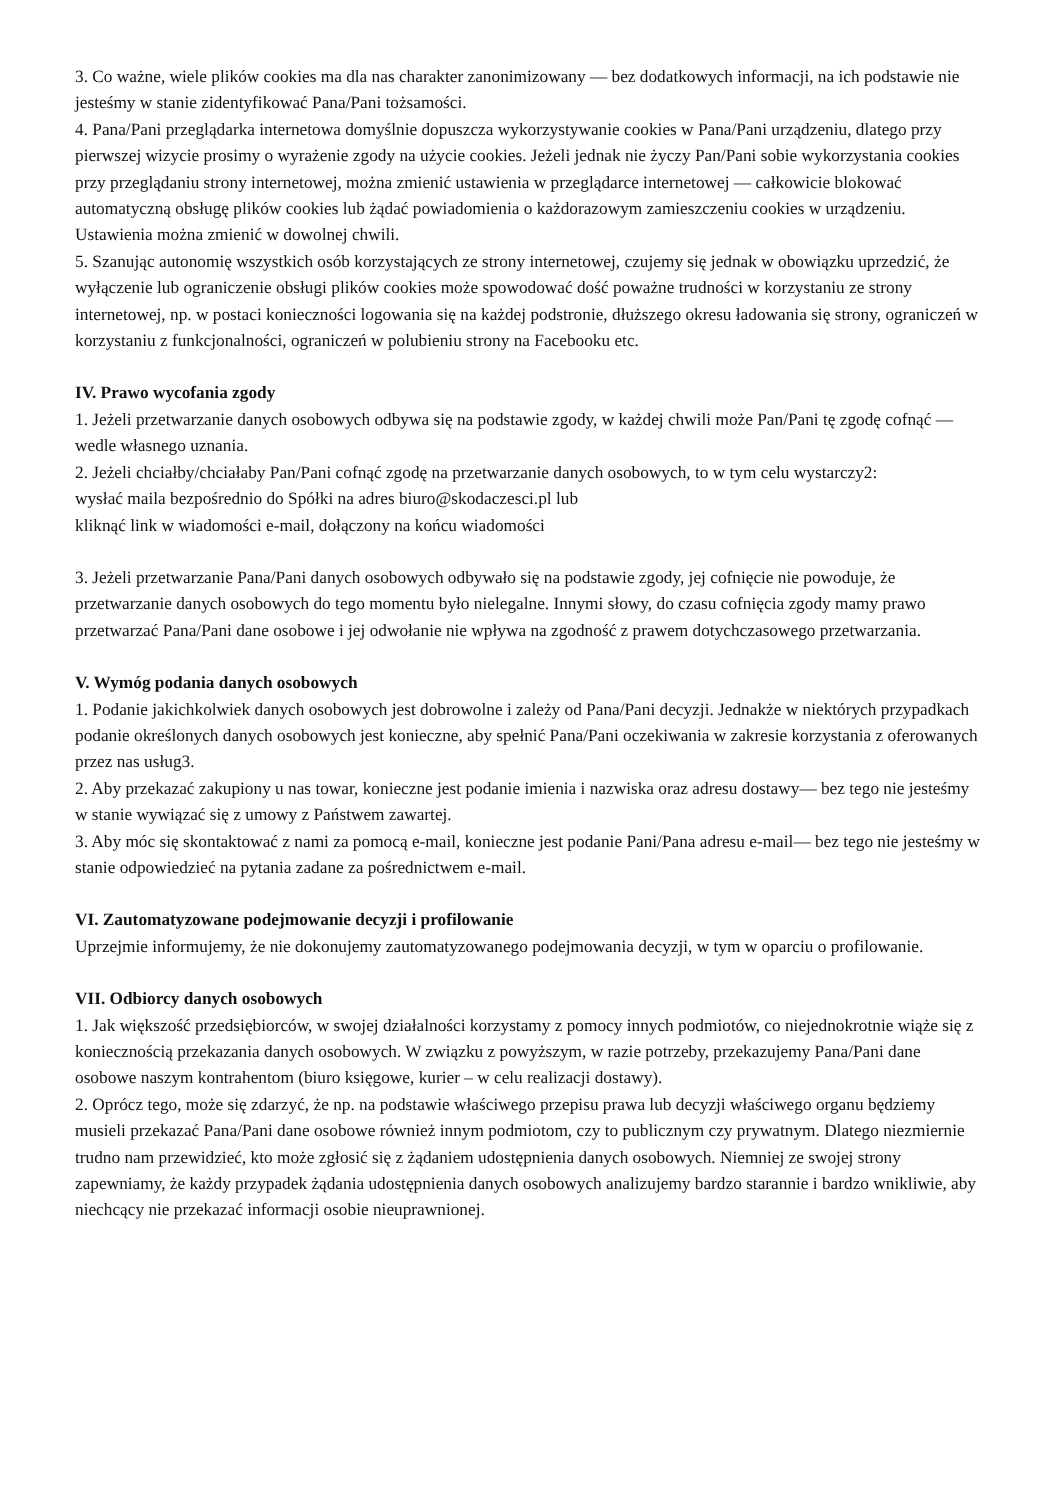3. Co ważne, wiele plików cookies ma dla nas charakter zanonimizowany — bez dodatkowych informacji, na ich podstawie nie jesteśmy w stanie zidentyfikować Pana/Pani tożsamości.
4. Pana/Pani przeglądarka internetowa domyślnie dopuszcza wykorzystywanie cookies w Pana/Pani urządzeniu, dlatego przy pierwszej wizycie prosimy o wyrażenie zgody na użycie cookies. Jeżeli jednak nie życzy Pan/Pani sobie wykorzystania cookies przy przeglądaniu strony internetowej, można zmienić ustawienia w przeglądarce internetowej — całkowicie blokować automatyczną obsługę plików cookies lub żądać powiadomienia o każdorazowym zamieszczeniu cookies w urządzeniu. Ustawienia można zmienić w dowolnej chwili.
5. Szanując autonomię wszystkich osób korzystających ze strony internetowej, czujemy się jednak w obowiązku uprzedzić, że wyłączenie lub ograniczenie obsługi plików cookies może spowodować dość poważne trudności w korzystaniu ze strony internetowej, np. w postaci konieczności logowania się na każdej podstronie, dłuższego okresu ładowania się strony, ograniczeń w korzystaniu z funkcjonalności, ograniczeń w polubieniu strony na Facebooku etc.
IV. Prawo wycofania zgody
1. Jeżeli przetwarzanie danych osobowych odbywa się na podstawie zgody, w każdej chwili może Pan/Pani tę zgodę cofnąć — wedle własnego uznania.
2. Jeżeli chciałby/chciałaby Pan/Pani cofnąć zgodę na przetwarzanie danych osobowych, to w tym celu wystarczy2:
wysłać maila bezpośrednio do Spółki na adres biuro@skodaczesci.pl lub
kliknąć link w wiadomości e-mail, dołączony na końcu wiadomości
3. Jeżeli przetwarzanie Pana/Pani danych osobowych odbywało się na podstawie zgody, jej cofnięcie nie powoduje, że przetwarzanie danych osobowych do tego momentu było nielegalne. Innymi słowy, do czasu cofnięcia zgody mamy prawo przetwarzać Pana/Pani dane osobowe i jej odwołanie nie wpływa na zgodność z prawem dotychczasowego przetwarzania.
V. Wymóg podania danych osobowych
1. Podanie jakichkolwiek danych osobowych jest dobrowolne i zależy od Pana/Pani decyzji. Jednakże w niektórych przypadkach podanie określonych danych osobowych jest konieczne, aby spełnić Pana/Pani oczekiwania w zakresie korzystania z oferowanych przez nas usług3.
2. Aby przekazać zakupiony u nas towar, konieczne jest podanie imienia i nazwiska oraz adresu dostawy— bez tego nie jesteśmy w stanie wywiązać się z umowy z Państwem zawartej.
3. Aby móc się skontaktować z nami za pomocą e-mail, konieczne jest podanie Pani/Pana adresu e-mail— bez tego nie jesteśmy w stanie odpowiedzieć na pytania zadane za pośrednictwem e-mail.
VI. Zautomatyzowane podejmowanie decyzji i profilowanie
Uprzejmie informujemy, że nie dokonujemy zautomatyzowanego podejmowania decyzji, w tym w oparciu o profilowanie.
VII. Odbiorcy danych osobowych
1. Jak większość przedsiębiorców, w swojej działalności korzystamy z pomocy innych podmiotów, co niejednokrotnie wiąże się z koniecznością przekazania danych osobowych. W związku z powyższym, w razie potrzeby, przekazujemy Pana/Pani dane osobowe naszym kontrahentom (biuro księgowe, kurier – w celu realizacji dostawy).
2. Oprócz tego, może się zdarzyć, że np. na podstawie właściwego przepisu prawa lub decyzji właściwego organu będziemy musieli przekazać Pana/Pani dane osobowe również innym podmiotom, czy to publicznym czy prywatnym. Dlatego niezmiernie trudno nam przewidzieć, kto może zgłosić się z żądaniem udostępnienia danych osobowych. Niemniej ze swojej strony zapewniamy, że każdy przypadek żądania udostępnienia danych osobowych analizujemy bardzo starannie i bardzo wnikliwie, aby niechcący nie przekazać informacji osobie nieuprawnionej.